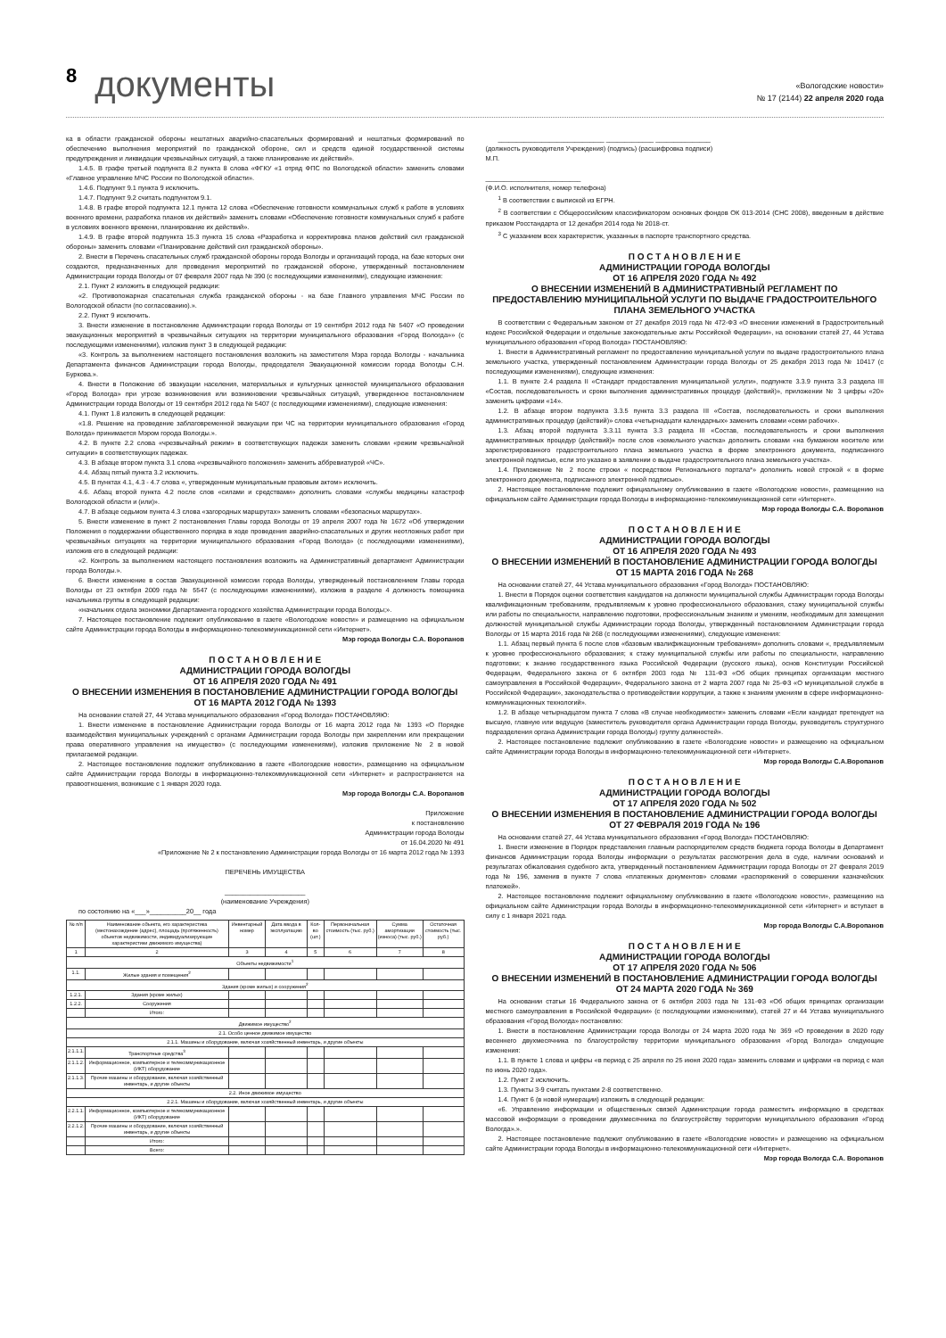8 документы
«Вологодские новости»
№ 17 (2144) 22 апреля 2020 года
ка в области гражданской обороны нештатных аварийно-спасательных формирований и нештатных формирований по обеспечению выполнения мероприятий по гражданской обороне, сил и средств единой государственной системы предупреждения и ликвидации чрезвычайных ситуаций, а также планирование их действий».
1.4.5. В графе третьей подпункта 8.2 пункта 8 слова «ФГКУ «1 отряд ФПС по Вологодской области» заменить словами «Главное управление МЧС России по Вологодской области».
1.4.6. Подпункт 9.1 пункта 9 исключить.
1.4.7. Подпункт 9.2 считать подпунктом 9.1.
1.4.8. В графе второй подпункта 12.1 пункта 12 слова «Обеспечение готовности коммунальных служб к работе в условиях военного времени, разработка планов их действий» заменить словами «Обеспечение готовности коммунальных служб к работе в условиях военного времени, планирование их действий».
1.4.9. В графе второй подпункта 15.3 пункта 15 слова «Разработка и корректировка планов действий сил гражданской обороны» заменить словами «Планирование действий сил гражданской обороны».
2. Внести в Перечень спасательных служб гражданской обороны города Вологды и организаций города, на базе которых они создаются, предназначенных для проведения мероприятий по гражданской обороне, утвержденный постановлением Администрации города Вологды от 07 февраля 2007 года № 390 (с последующими изменениями), следующие изменения:
2.1. Пункт 2 изложить в следующей редакции:
«2. Противопожарная спасательная служба гражданской обороны - на базе Главного управления МЧС России по Вологодской области (по согласованию).».
2.2. Пункт 9 исключить.
3. Внести изменение в постановление Администрации города Вологды от 19 сентября 2012 года № 5407 «О проведении эвакуационных мероприятий в чрезвычайных ситуациях на территории муниципального образования «Город Вологда»» (с последующими изменениями), изложив пункт 3 в следующей редакции:
«3. Контроль за выполнением настоящего постановления возложить на заместителя Мэра города Вологды - начальника Департамента финансов Администрации города Вологды, председателя Эвакуационной комиссии города Вологды С.Н. Буркова.».
4. Внести в Положение об эвакуации населения, материальных и культурных ценностей муниципального образования «Город Вологда» при угрозе возникновения или возникновении чрезвычайных ситуаций, утвержденное постановлением Администрации города Вологды от 19 сентября 2012 года № 5407 (с последующими изменениями), следующие изменения:
4.1. Пункт 1.8 изложить в следующей редакции:
«1.8. Решение на проведение заблаговременной эвакуации при ЧС на территории муниципального образования «Город Вологда» принимается Мэром города Вологды.».
4.2. В пункте 2.2 слова «чрезвычайный режим» в соответствующих падежах заменить словами «режим чрезвычайной ситуации» в соответствующих падежах.
4.3. В абзаце втором пункта 3.1 слова «чрезвычайного положения» заменить аббревиатурой «ЧС».
4.4. Абзац пятый пункта 3.2 исключить.
4.5. В пунктах 4.1, 4.3 - 4.7 слова «, утвержденным муниципальным правовым актом» исключить.
4.6. Абзац второй пункта 4.2 после слов «силами и средствами» дополнить словами «службы медицины катастроф Вологодской области и (или)».
4.7. В абзаце седьмом пункта 4.3 слова «загородных маршрутах» заменить словами «безопасных маршрутах».
5. Внести изменение в пункт 2 постановления Главы города Вологды от 19 апреля 2007 года № 1672 «Об утверждении Положения о поддержании общественного порядка в ходе проведения аварийно-спасательных и других неотложных работ при чрезвычайных ситуациях на территории муниципального образования «Город Вологда» (с последующими изменениями), изложив его в следующей редакции:
«2. Контроль за выполнением настоящего постановления возложить на Административный департамент Администрации города Вологды.».
6. Внести изменение в состав Эвакуационной комиссии города Вологды, утвержденный постановлением Главы города Вологды от 23 октября 2009 года № 5547 (с последующими изменениями), изложив в разделе 4 должность помощника начальника группы в следующей редакции:
«начальник отдела экономики Департамента городского хозяйства Администрации города Вологды;».
7. Настоящее постановление подлежит опубликованию в газете «Вологодские новости» и размещению на официальном сайте Администрации города Вологды в информационно-телекоммуникационной сети «Интернет».
Мэр города Вологды С.А. Воропанов
П О С Т А Н О В Л Е Н И Е
АДМИНИСТРАЦИИ ГОРОДА ВОЛОГДЫ
ОТ 16 АПРЕЛЯ 2020 ГОДА № 491
О ВНЕСЕНИИ ИЗМЕНЕНИЯ В ПОСТАНОВЛЕНИЕ АДМИНИСТРАЦИИ ГОРОДА ВОЛОГДЫ ОТ 16 МАРТА 2012 ГОДА № 1393
На основании статей 27, 44 Устава муниципального образования «Город Вологда» ПОСТАНОВЛЯЮ:
1. Внести изменение в постановление Администрации города Вологды от 16 марта 2012 года № 1393 «О Порядке взаимодействия муниципальных учреждений с органами Администрации города Вологды при закреплении или прекращении права оперативного управления на имущество» (с последующими изменениями), изложив приложение № 2 в новой прилагаемой редакции.
2. Настоящее постановление подлежит опубликованию в газете «Вологодские новости», размещению на официальном сайте Администрации города Вологды в информационно-телекоммуникационной сети «Интернет» и распространяется на правоотношения, возникшие с 1 января 2020 года.
Мэр города Вологды С.А. Воропанов
Приложение
к постановлению
Администрации города Вологды
от 16.04.2020 № 491
«Приложение № 2 к постановлению Администрации города Вологды от 16 марта 2012 года № 1393
ПЕРЕЧЕНЬ ИМУЩЕСТВА
______________________
(наименование Учреждения)
по состоянию на «___»__________20__ года
| № п/п | Наименование объекта, его характеристика (местонахождение (адрес), площадь (протяженность) объектов недвижимости, индивидуализирующие характеристики движимого имущества) | Инвентарный номер | Дата ввода в эксплуатацию | Кол-во (шт.) | Первоначальная стоимость (тыс. руб.) | Сумма амортизации (износа) (тыс. руб.) | Остаточная стоимость (тыс. руб.) |
| --- | --- | --- | --- | --- | --- | --- | --- |
| 1 | 2 | 3 | 4 | 5 | 6 | 7 | 8 |
| Объекты недвижимости<sup>1</sup> | | | | | | | |
| 1.1. | Жилые здания и помещения<sup>2</sup> | | | | | | |
| Здания (кроме жилых) и сооружения<sup>2</sup> | | | | | | | |
| 1.2.1. | Здания (кроме жилых) | | | | | | |
| 1.2.2. | Сооружения | | | | | | |
| | Итого: | | | | | | |
| Движимое имущество<sup>2</sup> | | | | | | | |
| 2.1. Особо ценное движимое имущество | | | | | | | |
| 2.1.1. Машины и оборудование, включая хозяйственный инвентарь, и другие объекты | | | | | | | |
| 2.1.1.1. | Транспортные средства<sup>3</sup> | | | | | | |
| 2.1.1.2. | Информационное, компьютерное и телекоммуникационное (ИКТ) оборудование | | | | | | |
| 2.1.1.3. | Прочие машины и оборудование, включая хозяйственный инвентарь, и другие объекты | | | | | | |
| 2.2. Иное движимое имущество | | | | | | | |
| 2.2.1. Машины и оборудование, включая хозяйственный инвентарь, и другие объекты | | | | | | | |
| 2.2.1.1. | Информационное, компьютерное и телекоммуникационное (ИКТ) оборудование | | | | | | |
| 2.2.1.2. | Прочие машины и оборудование, включая хозяйственный инвентарь, и другие объекты | | | | | | |
| | Итого: | | | | | | |
| | Всего: | | | | | | |
_____________________________ _____________ _______________
(должность руководителя Учреждения) (подпись) (расшифровка подписи)
М.П.
__________________________
(Ф.И.О. исполнителя, номер телефона)
<sup>1</sup> В соответствии с выпиской из ЕГРН.
<sup>2</sup> В соответствии с Общероссийским классификатором основных фондов ОК 013-2014 (СНС 2008), введенным в действие приказом Росстандарта от 12 декабря 2014 года № 2018-ст.
<sup>3</sup> С указанием всех характеристик, указанных в паспорте транспортного средства.
П О С Т А Н О В Л Е Н И Е
АДМИНИСТРАЦИИ ГОРОДА ВОЛОГДЫ
ОТ 16 АПРЕЛЯ 2020 ГОДА № 492
О ВНЕСЕНИИ ИЗМЕНЕНИЙ В АДМИНИСТРАТИВНЫЙ РЕГЛАМЕНТ ПО ПРЕДОСТАВЛЕНИЮ МУНИЦИПАЛЬНОЙ УСЛУГИ ПО ВЫДАЧЕ ГРАДОСТРОИТЕЛЬНОГО ПЛАНА ЗЕМЕЛЬНОГО УЧАСТКА
В соответствии с Федеральным законом от 27 декабря 2019 года № 472-ФЗ «О внесении изменений в Градостроительный кодекс Российской Федерации и отдельные законодательные акты Российской Федерации», на основании статей 27, 44 Устава муниципального образования «Город Вологда» ПОСТАНОВЛЯЮ:
1. Внести в Административный регламент по предоставлению муниципальной услуги по выдаче градостроительного плана земельного участка, утвержденный постановлением Администрации города Вологды от 25 декабря 2013 года № 10417 (с последующими изменениями), следующие изменения:
1.1. В пункте 2.4 раздела II «Стандарт предоставления муниципальной услуги», подпункте 3.3.9 пункта 3.3 раздела III «Состав, последовательность и сроки выполнения административных процедур (действий)», приложении № 3 цифры «20» заменить цифрами «14».
1.2. В абзаце втором подпункта 3.3.5 пункта 3.3 раздела III «Состав, последовательность и сроки выполнения административных процедур (действий)» слова «четырнадцати календарных» заменить словами «семи рабочих».
1.3. Абзац второй подпункта 3.3.11 пункта 3.3 раздела III «Состав, последовательность и сроки выполнения административных процедур (действий)» после слов «земельного участка» дополнить словами «на бумажном носителе или зарегистрированного градостроительного плана земельного участка в форме электронного документа, подписанного электронной подписью, если это указано в заявлении о выдаче градостроительного плана земельного участка».
1.4. Приложение № 2 после строки « посредством Регионального портала*» дополнить новой строкой « в форме электронного документа, подписанного электронной подписью».
2. Настоящее постановление подлежит официальному опубликованию в газете «Вологодские новости», размещению на официальном сайте Администрации города Вологды в информационно-телекоммуникационной сети «Интернет».
Мэр города Вологды С.А. Воропанов
П О С Т А Н О В Л Е Н И Е
АДМИНИСТРАЦИИ ГОРОДА ВОЛОГДЫ
ОТ 16 АПРЕЛЯ 2020 ГОДА № 493
О ВНЕСЕНИИ ИЗМЕНЕНИЙ В ПОСТАНОВЛЕНИЕ АДМИНИСТРАЦИИ ГОРОДА ВОЛОГДЫ
ОТ 15 МАРТА 2016 ГОДА № 268
На основании статей 27, 44 Устава муниципального образования «Город Вологда» ПОСТАНОВЛЯЮ:
1. Внести в Порядок оценки соответствия кандидатов на должности муниципальной службы Администрации города Вологды квалификационным требованиям, предъявляемым к уровню профессионального образования, стажу муниципальной службы или работы по специальности, направлению подготовки, профессиональным знаниям и умениям, необходимым для замещения должностей муниципальной службы Администрации города Вологды, утвержденный постановлением Администрации города Вологды от 15 марта 2016 года № 268 (с последующими изменениями), следующие изменения:
1.1. Абзац первый пункта 6 после слов «базовым квалификационным требованиям» дополнить словами «, предъявляемым к уровню профессионального образования; к стажу муниципальной службы или работы по специальности, направлению подготовки; к знанию государственного языка Российской Федерации (русского языка), основ Конституции Российской Федерации, Федерального закона от 6 октября 2003 года № 131-ФЗ «Об общих принципах организации местного самоуправления в Российской Федерации», Федерального закона от 2 марта 2007 года № 25-ФЗ «О муниципальной службе в Российской Федерации», законодательства о противодействии коррупции, а также к знаниям умениям в сфере информационно-коммуникационных технологий».
1.2. В абзаце четырнадцатом пункта 7 слова «В случае необходимости» заменить словами «Если кандидат претендует на высшую, главную или ведущую (заместитель руководителя органа Администрации города Вологды, руководитель структурного подразделения органа Администрации города Вологды) группу должностей».
2. Настоящее постановление подлежит опубликованию в газете «Вологодские новости» и размещению на официальном сайте Администрации города Вологды в информационно-телекоммуникационной сети «Интернет».
Мэр города Вологды С.А.Воропанов
П О С Т А Н О В Л Е Н И Е
АДМИНИСТРАЦИИ ГОРОДА ВОЛОГДЫ
ОТ 17 АПРЕЛЯ 2020 ГОДА № 502
О ВНЕСЕНИИ ИЗМЕНЕНИЯ В ПОСТАНОВЛЕНИЕ АДМИНИСТРАЦИИ ГОРОДА ВОЛОГДЫ
ОТ 27 ФЕВРАЛЯ 2019 ГОДА № 196
На основании статей 27, 44 Устава муниципального образования «Город Вологда» ПОСТАНОВЛЯЮ:
1. Внести изменение в Порядок представления главным распорядителем средств бюджета города Вологды в Департамент финансов Администрации города Вологды информации о результатах рассмотрения дела в суде, наличии оснований и результатах обжалования судебного акта, утвержденный постановлением Администрации города Вологды от 27 февраля 2019 года № 196, заменив в пункте 7 слова «платежных документов» словами «распоряжений о совершении казначейских платежей».
2. Настоящее постановление подлежит официальному опубликованию в газете «Вологодские новости», размещению на официальном сайте Администрации города Вологды в информационно-телекоммуникационной сети «Интернет» и вступает в силу с 1 января 2021 года.
Мэр города Вологды С.А.Воропанов
П О С Т А Н О В Л Е Н И Е
АДМИНИСТРАЦИИ ГОРОДА ВОЛОГДЫ
ОТ 17 АПРЕЛЯ 2020 ГОДА № 506
О ВНЕСЕНИИ ИЗМЕНЕНИЙ В ПОСТАНОВЛЕНИЕ АДМИНИСТРАЦИИ ГОРОДА ВОЛОГДЫ
ОТ 24 МАРТА 2020 ГОДА № 369
На основании статьи 16 Федерального закона от 6 октября 2003 года № 131-ФЗ «Об общих принципах организации местного самоуправления в Российской Федерации» (с последующими изменениями), статей 27 и 44 Устава муниципального образования «Город Вологда» постановляю:
1. Внести в постановление Администрации города Вологды от 24 марта 2020 года № 369 «О проведении в 2020 году весеннего двухмесячника по благоустройству территории муниципального образования «Город Вологда» следующие изменения:
1.1. В пункте 1 слова и цифры «в период с 25 апреля по 25 июня 2020 года» заменить словами и цифрами «в период с мая по июнь 2020 года».
1.2. Пункт 2 исключить.
1.3. Пункты 3-9 считать пунктами 2-8 соответственно.
1.4. Пункт 6 (в новой нумерации) изложить в следующей редакции:
«6. Управлению информации и общественных связей Администрации города разместить информацию в средствах массовой информации о проведении двухмесячника по благоустройству территории муниципального образования «Город Вологда».».
2. Настоящее постановление подлежит опубликованию в газете «Вологодские новости» и размещению на официальном сайте Администрации города Вологды в информационно-телекоммуникационной сети «Интернет».
Мэр города Вологда С.А. Воропанов